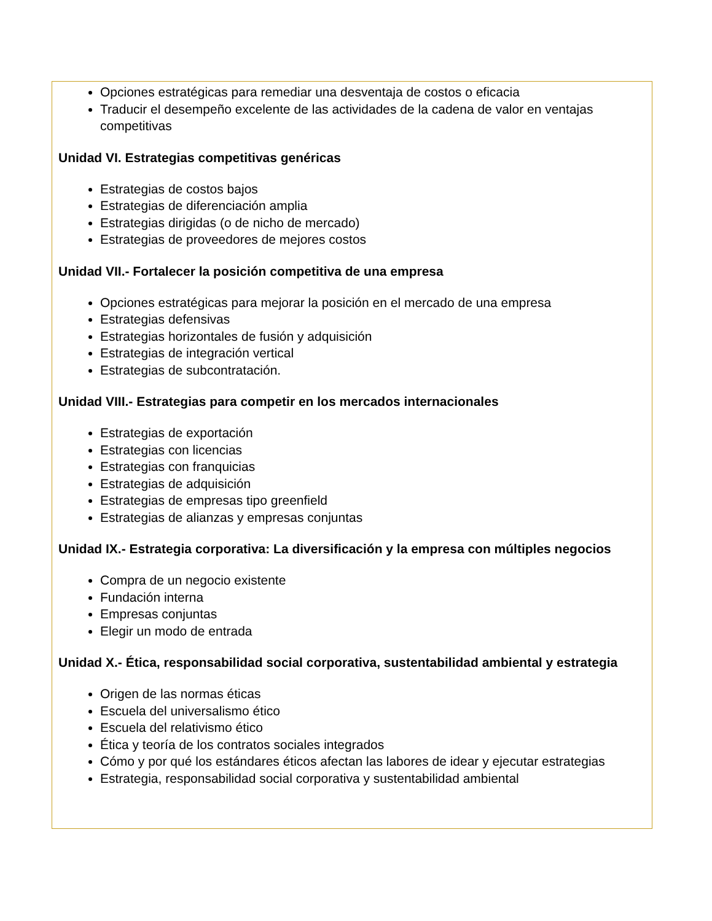Opciones estratégicas para remediar una desventaja de costos o eficacia
Traducir el desempeño excelente de las actividades de la cadena de valor en ventajas competitivas
Unidad VI. Estrategias competitivas genéricas
Estrategias de costos bajos
Estrategias de diferenciación amplia
Estrategias dirigidas (o de nicho de mercado)
Estrategias de proveedores de mejores costos
Unidad VII.- Fortalecer la posición competitiva de una empresa
Opciones estratégicas para mejorar la posición en el mercado de una empresa
Estrategias defensivas
Estrategias horizontales de fusión y adquisición
Estrategias de integración vertical
Estrategias de subcontratación.
Unidad VIII.- Estrategias para competir en los mercados internacionales
Estrategias de exportación
Estrategias con licencias
Estrategias con franquicias
Estrategias de adquisición
Estrategias de empresas tipo greenfield
Estrategias de alianzas y empresas conjuntas
Unidad IX.- Estrategia corporativa: La diversificación y la empresa con múltiples negocios
Compra de un negocio existente
Fundación interna
Empresas conjuntas
Elegir un modo de entrada
Unidad X.- Ética, responsabilidad social corporativa, sustentabilidad ambiental y estrategia
Origen de las normas éticas
Escuela del universalismo ético
Escuela del relativismo ético
Ética y teoría de los contratos sociales integrados
Cómo y por qué los estándares éticos afectan las labores de idear y ejecutar estrategias
Estrategia, responsabilidad social corporativa y sustentabilidad ambiental